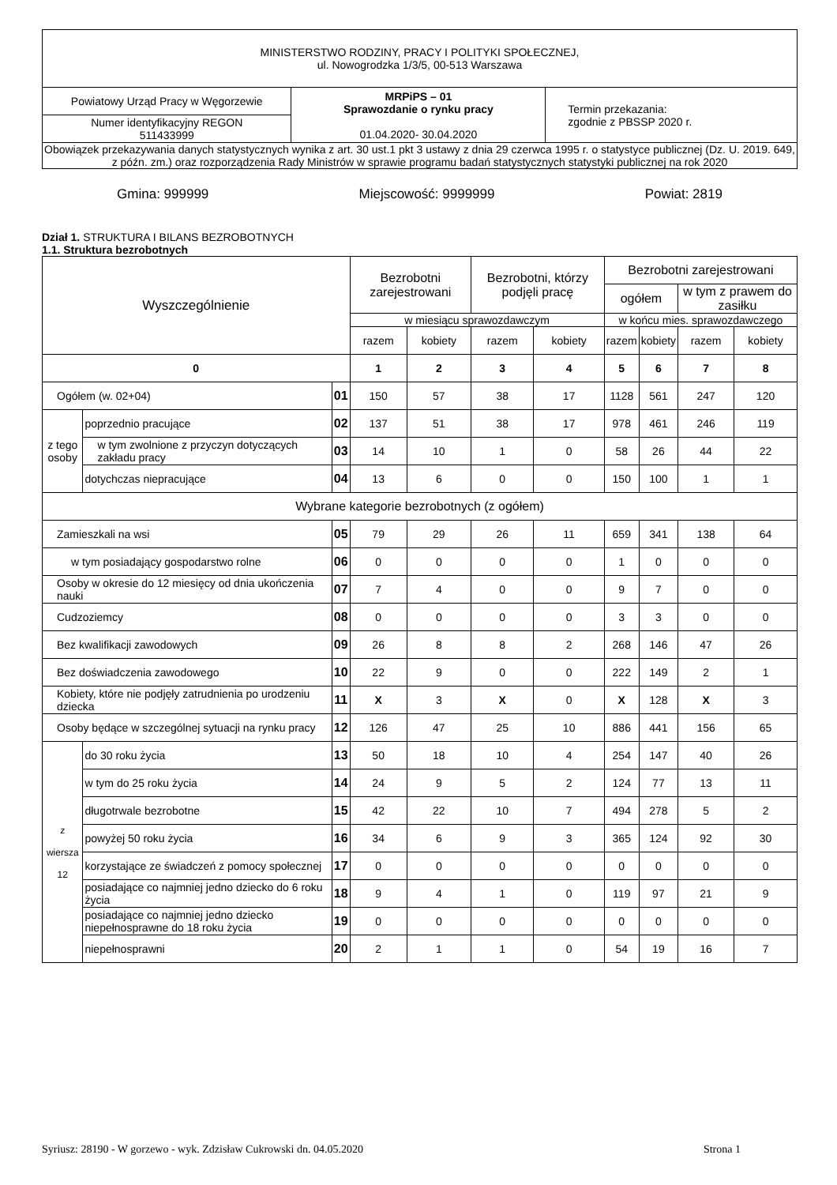| MINISTERSTWO RODZINY, PRACY I POLITYKI SPOŁECZNEJ, ul. Nowogrodzka 1/3/5, 00-513 Warszawa | | |
| Powiatowy Urząd Pracy w Węgorzewie | MRPiPS – 01 Sprawozdanie o rynku pracy 01.04.2020- 30.04.2020 | Termin przekazania: zgodnie z PBSSP 2020 r. |
| Numer identyfikacyjny REGON 511433999 | | |
| Obowiązek przekazywania danych statystycznych wynika z art. 30 ust.1 pkt 3 ustawy z dnia 29 czerwca 1995 r. o statystyce publicznej (Dz. U. 2019. 649, z późn. zm.) oraz rozporządzenia Rady Ministrów w sprawie programu badań statystycznych statystyki publicznej na rok 2020 | | |
Gmina: 999999 Miejscowość: 9999999 Powiat: 2819
Dział 1. STRUKTURA I BILANS BEZROBOTNYCH
1.1. Struktura bezrobotnych
| Wyszczególnienie | | | Bezrobotni zarejestrowani | | Bezrobotni, którzy podjęli pracę | | Bezrobotni zarejestrowani | | | |
| | | | | | | | ogółem | | w tym z prawem do zasiłku | |
| | | | w miesiącu sprawozdawczym | | | | w końcu mies. sprawozdawczego | | | |
| | | | razem | kobiety | razem | kobiety | razem | kobiety | razem | kobiety |
| 0 | | | 1 | 2 | 3 | 4 | 5 | 6 | 7 | 8 |
| Ogółem (w. 02+04) | | 01 | 150 | 57 | 38 | 17 | 1128 | 561 | 247 | 120 |
| z tego osoby | poprzednio pracujące | 02 | 137 | 51 | 38 | 17 | 978 | 461 | 246 | 119 |
| | w tym zwolnione z przyczyn dotyczących zakładu pracy | 03 | 14 | 10 | 1 | 0 | 58 | 26 | 44 | 22 |
| | dotychczas niepracujące | 04 | 13 | 6 | 0 | 0 | 150 | 100 | 1 | 1 |
| Wybrane kategorie bezrobotnych (z ogółem) | | | | | | | | | | |
| Zamieszkali na wsi | | 05 | 79 | 29 | 26 | 11 | 659 | 341 | 138 | 64 |
| w tym posiadający gospodarstwo rolne | | 06 | 0 | 0 | 0 | 0 | 1 | 0 | 0 | 0 |
| Osoby w okresie do 12 miesięcy od dnia ukończenia nauki | | 07 | 7 | 4 | 0 | 0 | 9 | 7 | 0 | 0 |
| Cudzoziemcy | | 08 | 0 | 0 | 0 | 0 | 3 | 3 | 0 | 0 |
| Bez kwalifikacji zawodowych | | 09 | 26 | 8 | 8 | 2 | 268 | 146 | 47 | 26 |
| Bez doświadczenia zawodowego | | 10 | 22 | 9 | 0 | 0 | 222 | 149 | 2 | 1 |
| Kobiety, które nie podjęły zatrudnienia po urodzeniu dziecka | | 11 | X | 3 | X | 0 | X | 128 | X | 3 |
| Osoby będące w szczególnej sytuacji na rynku pracy | | 12 | 126 | 47 | 25 | 10 | 886 | 441 | 156 | 65 |
| z wiersza 12 | do 30 roku życia | 13 | 50 | 18 | 10 | 4 | 254 | 147 | 40 | 26 |
| | w tym do 25 roku życia | 14 | 24 | 9 | 5 | 2 | 124 | 77 | 13 | 11 |
| | długotrwale bezrobotne | 15 | 42 | 22 | 10 | 7 | 494 | 278 | 5 | 2 |
| | powyżej 50 roku życia | 16 | 34 | 6 | 9 | 3 | 365 | 124 | 92 | 30 |
| | korzystające ze świadczeń z pomocy społecznej | 17 | 0 | 0 | 0 | 0 | 0 | 0 | 0 | 0 |
| | posiadające co najmniej jedno dziecko do 6 roku życia | 18 | 9 | 4 | 1 | 0 | 119 | 97 | 21 | 9 |
| | posiadające co najmniej jedno dziecko niepełnosprawne do 18 roku życia | 19 | 0 | 0 | 0 | 0 | 0 | 0 | 0 | 0 |
| | niepełnosprawni | 20 | 2 | 1 | 1 | 0 | 54 | 19 | 16 | 7 |
Syriusz: 28190 - W gorzewo - wyk. Zdzisław Cukrowski dn. 04.05.2020 Strona 1